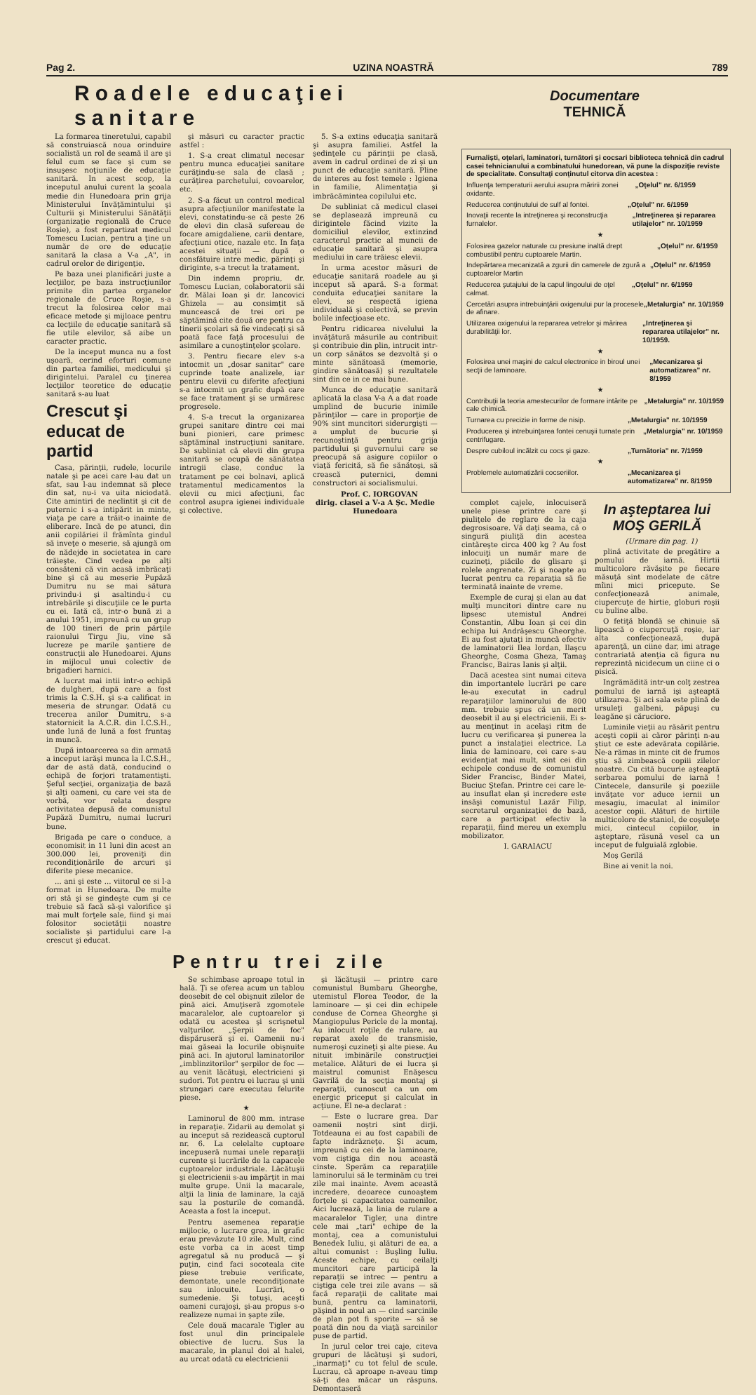Pag 2. UZINA NOASTRĂ 789
Roadele educaţiei sanitare
La formarea tineretului, capabil să construiască noua orinduire socialistă un rol de seamă il are şi felul cum se face şi cum se insuşesc noţiunile de educaţie sanitară. In acest scop, la inceputul anului curent la şcoala medie din Hunedoara prin grija Ministerului Invăţămintului şi Culturii şi Ministerului Sănătăţii (organizaţie regională de Cruce Roşie), a fost repartizat medicul Tomescu Lucian, pentru a ţine un număr de ore de educaţie sanitară la clasa a V-a „A", in cadrul orelor de dirigenţie.
Pe baza unei planificări juste a lecţiilor, pe baza instrucţiunilor primite din partea organelor regionale de Cruce Roşie, s-a trecut la folosirea celor mai eficace metode şi mijloace pentru ca lecţiile de educaţie sanitară să fie utile elevilor, să aibe un caracter practic.
De la inceput munca nu a fost uşoară, cerind eforturi comune din partea familiei, medicului şi dirigintelui. Paralel cu ţinerea lecţiilor teoretice de educaţie sanitară s-au luat
Crescut şi educat de partid
Casa, părinţii, rudele, locurile natale şi pe acei care l-au dat un sfat, sau l-au indemnat să plece din sat, nu-i va uita niciodată. Cite amintiri de neclintit şi cit de puternic i s-a intipărit in minte, viaţa pe care a trăit-o inainte de eliberare. Incă de pe atunci, din anii copilăriei il frămînta gindul să inveţe o meserie, să ajungă om de nădejde in societatea in care trăieşte. Cind vedea pe alţi consăteni că vin acasă imbrăcaţi bine şi că au meserie Pupăză Dumitru nu se mai sătura privindu-i şi asaltindu-i cu intrebările şi discuţiile ce le purta cu ei. Iată că, intr-o bună zi a anului 1951, impreună cu un grup de 100 tineri de prin părţile raionului Tirgu Jiu, vine să lucreze pe marile şantiere de construcţii ale Hunedoarei. Ajuns in mijlocul unui colectiv de brigadieri harnici.
A lucrat mai intii intr-o echipă de dulgheri, după care a fost trimis la C.S.H. şi s-a calificat in meseria de strungar. Odată cu trecerea anilor Dumitru, s-a statornicit la A.C.R. din I.C.S.H., unde lună de lună a fost fruntaş in muncă.
După intoarcerea sa din armată a inceput iarăşi munca la I.C.S.H., dar de astă dată, conducind o echipă de forjori tratamentişti. Şeful secţiei, organizaţia de bază şi alţi oameni, cu care vei sta de vorbă, vor relata despre activitatea depusă de comunistul Pupăză Dumitru, numai lucruri bune.
Brigada pe care o conduce, a economisit in 11 luni din acest an 300.000 lei, proveniţi din recondiţionările de arcuri şi diferite piese mecanice.
... ani şi este ... viitorul ce si l-a format in Hunedoara. De multe ori stă şi se gindeşte cum şi ce trebuie să facă să-şi valorifice şi mai mult forţele sale, fiind şi mai folositor societăţii noastre socialiste şi partidului care l-a crescut şi educat.
şi măsuri cu caracter practic astfel :
1. S-a creat climatul necesar pentru munca educaţiei sanitare curăţindu-se sala de clasă ; curăţirea parchetului, covoarelor, etc.
2. S-a făcut un control medical asupra afecţiunilor manifestate la elevi, constatindu-se că peste 26 de elevi din clasă sufereau de focare amigdaliene, carii dentare, afecţiuni otice, nazale etc. In faţa acestei situaţii — după o consfătuire intre medic, părinţi şi diriginte, s-a trecut la tratament.
Din indemn propriu, dr. Tomescu Lucian, colaboratorii săi dr. Mălai Ioan şi dr. Iancovici Ghizela — au consimţit să muncească de trei ori pe săptămină cite două ore pentru ca tinerii şcolari să fie vindecaţi şi să poată face faţă procesului de asimilare a cunoştinţelor şcolare.
3. Pentru fiecare elev s-a intocmit un „dosar sanitar" care cuprinde toate analizele, iar pentru elevii cu diferite afecţiuni s-a intocmit un grafic după care se face tratament şi se urmăresc progresele.
4. S-a trecut la organizarea grupei sanitare dintre cei mai buni pionieri, care primesc săptăminal instrucţiuni sanitare. De subliniat că elevii din grupa sanitară se ocupă de sănătatea intregii clase, conduc la tratament pe cei bolnavi, aplică tratamentul medicamentos la elevii cu mici afecţiuni, fac control asupra igienei individuale şi colective.
5. S-a extins educaţia sanitară şi asupra familiei. Astfel la şedinţele cu părinţii pe clasă, avem in cadrul ordinei de zi şi un punct de educaţie sanitară. Pline de interes au fost temele : Igiena in familie, Alimentaţia şi imbrăcămintea copilului etc.
De subliniat că medicul clasei se deplasează impreună cu dirigintele făcind vizite la domiciliul elevilor, extinzind caracterul practic al muncii de educaţie sanitară şi asupra mediului in care trăiesc elevii.
In urma acestor măsuri de educaţie sanitară roadele au şi inceput să apară. S-a format conduita educaţiei sanitare la elevi, se respectă igiena individuală şi colectivă, se previn bolile infecţioase etc.
Pentru ridicarea nivelului la invăţătură măsurile au contribuit şi contribuie din plin, intrucit intr-un corp sănătos se dezvoltă şi o minte sănătoasă (memorie, gindire sănătoasă) şi rezultatele sint din ce in ce mai bune.
Munca de educaţie sanitară aplicată la clasa V-a A a dat roade umplind de bucurie inimile părinţilor — care in proporţie de 90% sint muncitori siderurgişti — a umplut de bucurie şi recunoştinţă pentru grija partidului şi guvernului care se preocupă să asigure copiilor o viaţă fericită, să fie sănătoşi, să crească puternici, demni constructori ai socialismului.
Prof. C. IORGOVAN
dirig. clasei a V-a A Şc. Medie Hunedoara
Pentru trei zile
Se schimbase aproape totul in hală. Ţi se oferea acum un tablou deosebit de cel obişnuit zilelor de pină aici. Amuţiseră zgomotele macaralelor, ale cuptoarelor şi odată cu acestea şi scrişnetul valţurilor. „Şerpii de foc" dispăruseră şi ei. Oamenii nu-i mai găseai la locurile obişnuite pină aci. In ajutorul laminatorilor „imblinzitorilor" şerpilor de foc — au venit lăcătuşi, electricieni şi sudori. Tot pentru ei lucrau şi unii strungari care executau felurite piese.
★
Laminorul de 800 mm. intrase in reparaţie. Zidarii au demolat şi au inceput să rezidească cuptorul nr. 6. La celelalte cuptoare incepuseră numai unele reparaţii curente şi lucrările de la capacele cuptoarelor industriale. Lăcătuşii şi electricienii s-au impărţit in mai multe grupe. Unii la macarale, alţii la linia de laminare, la cajă sau la posturile de comandă. Aceasta a fost la inceput.
Pentru asemenea reparaţie mijlocie, o lucrare grea, in grafic erau prevăzute 10 zile. Mult, cind este vorba ca in acest timp agregatul să nu producă — şi puţin, cind faci socoteala cite piese trebuie verificate, demontate, unele recondiţionate sau inlocuite. Lucrări, o sumedenie. Şi totuşi, aceşti oameni curajoşi, şi-au propus s-o realizeze numai in şapte zile.
Cele două macarale Tigler au fost unul din principalele obiective de lucru. Sus la macarale, in planul doi al halei, au urcat odată cu electricienii
şi lăcătuşii — printre care comunistul Bumbaru Gheorghe, utemistul Florea Teodor, de la laminoare — şi cei din echipele conduse de Cornea Gheorghe şi Mangiopulus Pericle de la montaj. Au inlocuit roţile de rulare, au reparat axele de transmisie, numeroşi cuzineţi şi alte piese. Au nituit imbinările construcţiei metalice. Alături de ei lucra şi maistrul comunist Enăşescu Gavrilă de la secţia montaj şi reparaţii, cunoscut ca un om energic priceput şi calculat in acţiune. El ne-a declarat :
— Este o lucrare grea. Dar oamenii noştri sint dirji. Totdeauna ei au fost capabili de fapte indrăzneţe. Şi acum, impreună cu cei de la laminoare, vom ciştiga din nou această cinste. Sperăm ca reparaţiile laminorului să le terminăm cu trei zile mai inainte. Avem această incredere, deoarece cunoaştem forţele şi capacitatea oamenilor. Aici lucrează, la linia de rulare a macaralelor Tigler, una dintre cele mai „tari" echipe de la montaj, cea a comunistului Benedek Iuliu, şi alături de ea, a altui comunist : Buşling Iuliu. Aceste echipe, cu ceilalţi muncitori care participă la reparaţii se intrec — pentru a ciştiga cele trei zile avans — să facă reparaţii de calitate mai bună, pentru ca laminatorii, păşind in noul an — cind sarcinile de plan pot fi sporite — să se poată din nou da viaţă sarcinilor puse de partid.
In jurul celor trei caje, citeva grupuri de lăcătuşi şi sudori, „inarmaţi" cu tot felul de scule. Lucrau, că aproape n-aveau timp să-ţi dea măcar un răspuns. Demontaseră
Documentare
TEHNICĂ
Furnalişti, oţelari, laminatori, turnători şi cocsari biblioteca tehnică din cadrul casei tehnicianului a combinatului hunedorean, vă pune la dispoziţie reviste de specialitate. Consultaţi conţinutul citorva din acestea :
Influenţa temperaturii aerului asupra măririi zonei oxidante. „Oţelul" nr. 6/1959
Reducerea conţinutului de sulf al fontei. „Oţelul" nr. 6/1959
Inovaţii recente la intreţinerea şi reconstrucţia furnalelor. „Intreţinerea şi repararea utilajelor" nr. 10/1959
★
Folosirea gazelor naturale cu presiune inaltă drept combustibil pentru cuptoarele Martin. „Oţelul" nr. 6/1959
Indepărtarea mecanizată a zgurii din camerele de zgură a cuptoarelor Martin „Oţelul" nr. 6/1959
Reducerea şutajului de la capul lingoului de oţel calmat. „Oţelul" nr. 6/1959
Cercetări asupra intrebuinţării oxigenului pur la procesele de afinare. „Metalurgia" nr. 10/1959
Utilizarea oxigenului la repararea vetrelor şi mărirea durabilităţii lor. „Intreţinerea şi repararea utilajelor" nr. 10/1959.
★
Folosirea unei maşini de calcul electronice in biroul unei secţii de laminoare. „Mecanizarea şi automatizarea" nr. 8/1959
★
Contribuţii la teoria amestecurilor de formare intărite pe cale chimică. „Metalurgia" nr. 10/1959
Turnarea cu precizie in forme de nisip. „Metalurgia" nr. 10/1959
Producerea şi intrebuinţarea fontei cenuşii turnate prin centrifugare. „Metalurgia" nr. 10/1959
Despre cubiloul incălzit cu cocs şi gaze. „Turnătoria" nr. 7/1959
★
Problemele automatizării cocseriilor. „Mecanizarea şi automatizarea" nr. 8/1959
complet cajele, inlocuiseră unele piese printre care şi piuliţele de reglare de la caja degrosisoare. Vă daţi seama, că o singură piuliţă din acestea cintăreşte circa 400 kg ? Au fost inlocuiţi un număr mare de cuzineţi, piăcile de glisare şi rolele angrenate. Zi şi noapte au lucrat pentru ca reparaţia să fie terminată inainte de vreme.
Exemple de curaj şi elan au dat mulţi muncitori dintre care nu lipsesc utemistul Andrei Constantin, Albu Ioan şi cei din echipa lui Andrăşescu Gheorghe. Ei au fost ajutaţi in muncă efectiv de laminatorii Ilea Iordan, Ilaşcu Gheorghe, Cosma Gheza, Tamaş Francisc, Bairas Ianis şi alţii.
Dacă acestea sint numai citeva din importantele lucrări pe care le-au executat in cadrul reparaţiilor laminorului de 800 mm. trebuie spus că un merit deosebit il au şi electricienii. Ei s-au menţinut in acelaşi ritm de lucru cu verificarea şi punerea la punct a instalaţiei electrice. La linia de laminoare, cei care s-au evidenţiat mai mult, sint cei din echipele conduse de comunistul Sider Francisc, Binder Matei, Buciuc Ştefan. Printre cei care le-au insuflat elan şi incredere este insăşi comunistul Lazăr Filip, secretarul organizaţiei de bază, care a participat efectiv la reparaţii, fiind mereu un exemplu mobilizator.
I. GARAIACU
In aşteptarea lui MOŞ GERILĂ
(Urmare din pag. 1)
plină activitate de pregătire a pomului de iarnă. Hirtii multicolore răvăşite pe fiecare măsuţă sint modelate de către mîini mici pricepute. Se confecţionează animale, ciupercuţe de hirtie, globuri roşii cu buline albe.
O fetiţă blondă se chinuie să lipească o ciupercuţă roşie, iar alta confecţionează, după aparenţă, un ciine dar, imi atrage contrariată atenţia că figura nu reprezintă nicidecum un ciine ci o pisică.
Ingrămădită intr-un colţ zestrea pomului de iarnă işi aşteaptă utilizarea. Şi aci sala este plină de ursuleţi galbeni, păpuşi cu leagăne şi căruciore.
Luminile vieţii au răsărit pentru aceşti copii ai căror părinţi n-au ştiut ce este adevărata copilărie. Ne-a rămas in minte cit de frumos ştiu să zimbească copiii zilelor noastre. Cu cită bucurie aşteaptă serbarea pomului de iarnă ! Cintecele, dansurile şi poeziile invăţate vor aduce iernii un mesagiu, imaculat al inimilor acestor copii. Alături de hirtiile multicolore de staniol, de coşuleţe mici, cintecul copiilor, in aşteptare, răsună vesel ca un inceput de fulguială zglobie.
Moş Gerilă
Bine ai venit la noi.